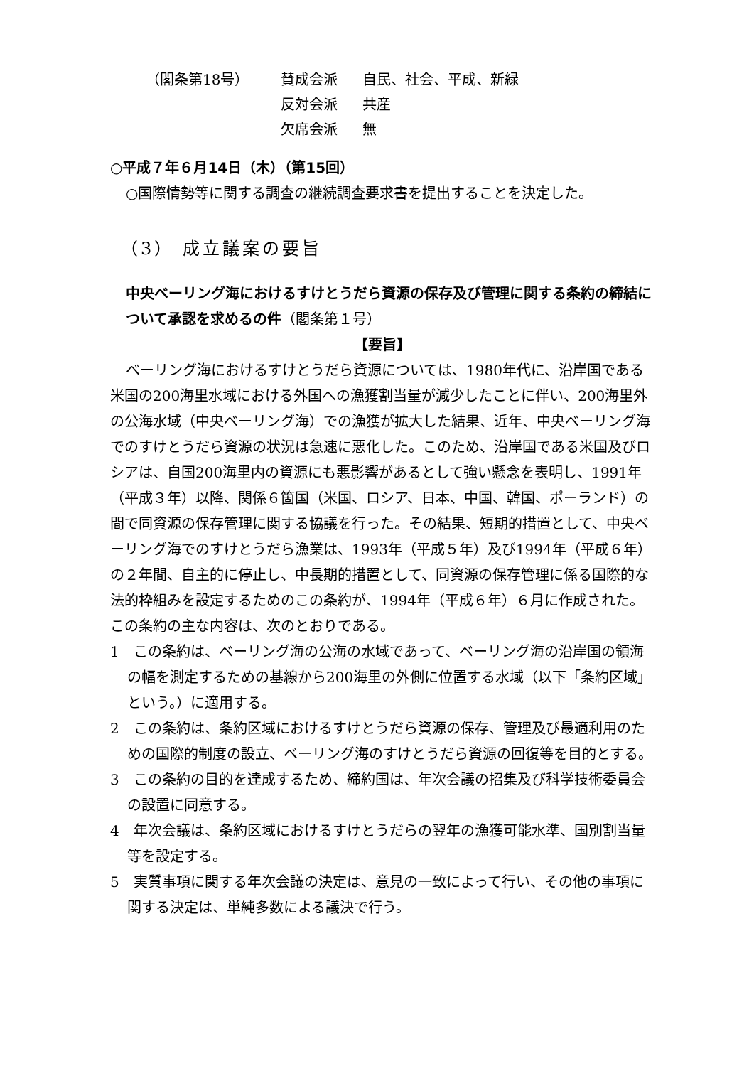（閣条第18号） 賛成会派 自民、社会、平成、新緑
反対会派 共産
欠席会派 無
○平成７年６月14日（木）（第15回）
○国際情勢等に関する調査の継続調査要求書を提出することを決定した。
（3） 成立議案の要旨
中央ベーリング海におけるすけとうだら資源の保存及び管理に関する条約の締結について承認を求めるの件（閣条第１号）
【要旨】
ベーリング海におけるすけとうだら資源については、1980年代に、沿岸国である米国の200海里水域における外国への漁獲割当量が減少したことに伴い、200海里外の公海水域（中央ベーリング海）での漁獲が拡大した結果、近年、中央ベーリング海でのすけとうだら資源の状況は急速に悪化した。このため、沿岸国である米国及びロシアは、自国200海里内の資源にも悪影響があるとして強い懸念を表明し、1991年（平成３年）以降、関係６箇国（米国、ロシア、日本、中国、韓国、ポーランド）の間で同資源の保存管理に関する協議を行った。その結果、短期的措置として、中央ベーリング海でのすけとうだら漁業は、1993年（平成５年）及び1994年（平成６年）の２年間、自主的に停止し、中長期的措置として、同資源の保存管理に係る国際的な法的枠組みを設定するためのこの条約が、1994年（平成６年）６月に作成された。この条約の主な内容は、次のとおりである。
1　この条約は、ベーリング海の公海の水域であって、ベーリング海の沿岸国の領海の幅を測定するための基線から200海里の外側に位置する水域（以下「条約区域」という。）に適用する。
2　この条約は、条約区域におけるすけとうだら資源の保存、管理及び最適利用のための国際的制度の設立、ベーリング海のすけとうだら資源の回復等を目的とする。
3　この条約の目的を達成するため、締約国は、年次会議の招集及び科学技術委員会の設置に同意する。
4　年次会議は、条約区域におけるすけとうだらの翌年の漁獲可能水準、国別割当量等を設定する。
5　実質事項に関する年次会議の決定は、意見の一致によって行い、その他の事項に関する決定は、単純多数による議決で行う。